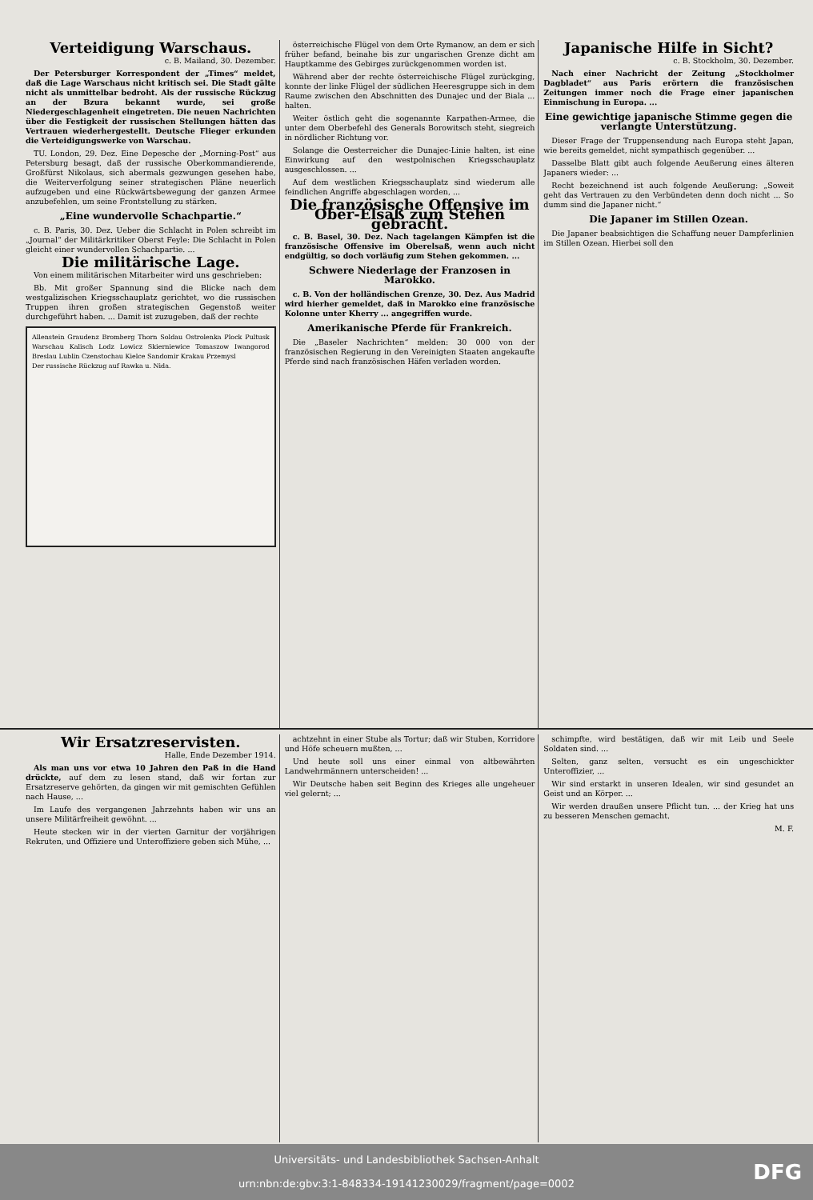Verteidigung Warschaus.
c. B. Mailand, 30. Dezember.
Der Petersburger Korrespondent der „Times“ meldet, daß die Lage Warschaus nicht kritisch sei. Die Stadt gälte nicht als unmittelbar bedroht. Als der russische Rückzug an der Bzura bekannt wurde, sei große Niedergeschlagenheit eingetreten. Die neuen Nachrichten über die Festigkeit der russischen Stellungen hätten das Vertrauen wiederhergestellt. Deutsche Flieger erkunden die Verteidigungswerke von Warschau.
TU. London, 29. Dez. Eine Depesche der „Morning-Post“ aus Petersburg besagt, daß der russische Oberkommandierende, Großfürst Nikolaus, sich abermals gezwungen gesehen habe, die Weiterverfolgung seiner strategischen Pläne neuerlich aufzugeben und eine Rückwärtsbewegung der ganzen Armee anzubefehlen, um seine Frontstellung zu stärken.
„Eine wundervolle Schachpartie.“
c. B. Paris, 30. Dez. Ueber die Schlacht in Polen schreibt im „Journal“ der Militärkritiker Oberst Feyle: Die Schlacht in Polen gleicht einer wundervollen Schachpartie. ...
Die militärische Lage.
Von einem militärischen Mitarbeiter wird uns geschrieben:
Bb. Mit großer Spannung sind die Blicke nach dem westgalizischen Kriegsschauplatz gerichtet, wo die russischen Truppen ihren großen strategischen Gegenstoß weiter durchgeführt haben. ... Damit ist zuzugeben, daß der rechte
Allenstein Graudenz Bromberg Thorn Soldau Ostrolenka Plock Pultusk Warschau Kalisch Lodz Lowicz Skierniewice Tomaszow Iwangorod Breslau Lublin Czenstochau Kielce Sandomir Krakau Przemysl
Der russische Rückzug auf Rawka u. Nida.
österreichische Flügel von dem Orte Rymanow, an dem er sich früher befand, beinahe bis zur ungarischen Grenze dicht am Hauptkamme des Gebirges zurückgenommen worden ist.
Während aber der rechte österreichische Flügel zurückging, konnte der linke Flügel der südlichen Heeresgruppe sich in dem Raume zwischen den Abschnitten des Dunajec und der Biala ... halten.
Weiter östlich geht die sogenannte Karpathen-Armee, die unter dem Oberbefehl des Generals Borowitsch steht, siegreich in nördlicher Richtung vor.
Solange die Oesterreicher die Dunajec-Linie halten, ist eine Einwirkung auf den westpolnischen Kriegsschauplatz ausgeschlossen. ...
Auf dem westlichen Kriegsschauplatz sind wiederum alle feindlichen Angriffe abgeschlagen worden, ...
Die französische Offensive im Ober-Elsaß zum Stehen gebracht.
c. B. Basel, 30. Dez. Nach tagelangen Kämpfen ist die französische Offensive im Oberelsaß, wenn auch nicht endgültig, so doch vorläufig zum Stehen gekommen. ...
Schwere Niederlage der Franzosen in Marokko.
c. B. Von der holländischen Grenze, 30. Dez. Aus Madrid wird hierher gemeldet, daß in Marokko eine französische Kolonne unter Kherry ... angegriffen wurde.
Amerikanische Pferde für Frankreich.
Die „Baseler Nachrichten“ melden: 30 000 von der französischen Regierung in den Vereinigten Staaten angekaufte Pferde sind nach französischen Häfen verladen worden.
Japanische Hilfe in Sicht?
c. B. Stockholm, 30. Dezember.
Nach einer Nachricht der Zeitung „Stockholmer Dagbladet“ aus Paris erörtern die französischen Zeitungen immer noch die Frage einer japanischen Einmischung in Europa. ...
Eine gewichtige japanische Stimme gegen die verlangte Unterstützung.
Dieser Frage der Truppensendung nach Europa steht Japan, wie bereits gemeldet, nicht sympathisch gegenüber. ...
Dasselbe Blatt gibt auch folgende Aeußerung eines älteren Japaners wieder: ...
Recht bezeichnend ist auch folgende Aeußerung: „Soweit geht das Vertrauen zu den Verbündeten denn doch nicht ... So dumm sind die Japaner nicht.“
Die Japaner im Stillen Ozean.
Die Japaner beabsichtigen die Schaffung neuer Dampferlinien im Stillen Ozean. Hierbei soll den
Wir Ersatzreservisten.
Halle, Ende Dezember 1914.
Als man uns vor etwa 10 Jahren den Paß in die Hand drückte, auf dem zu lesen stand, daß wir fortan zur Ersatzreserve gehörten, da gingen wir mit gemischten Gefühlen nach Hause, ...
Im Laufe des vergangenen Jahrzehnts haben wir uns an unsere Militärfreiheit gewöhnt. ...
Heute stecken wir in der vierten Garnitur der vorjährigen Rekruten, und Offiziere und Unteroffiziere geben sich Mühe, ...
achtzehnt in einer Stube als Tortur; daß wir Stuben, Korridore und Höfe scheuern mußten, ...
Und heute soll uns einer einmal von altbewährten Landwehrmännern unterscheiden! ...
Wir Deutsche haben seit Beginn des Krieges alle ungeheuer viel gelernt; ...
schimpfte, wird bestätigen, daß wir mit Leib und Seele Soldaten sind. ...
Selten, ganz selten, versucht es ein ungeschickter Unteroffizier, ...
Wir sind erstarkt in unseren Idealen, wir sind gesundet an Geist und an Körper. ...
Wir werden draußen unsere Pflicht tun. ... der Krieg hat uns zu besseren Menschen gemacht.
M. F.
Universitäts- und Landesbibliothek Sachsen-Anhalt
urn:nbn:de:gbv:3:1-848334-19141230029/fragment/page=0002
DFG